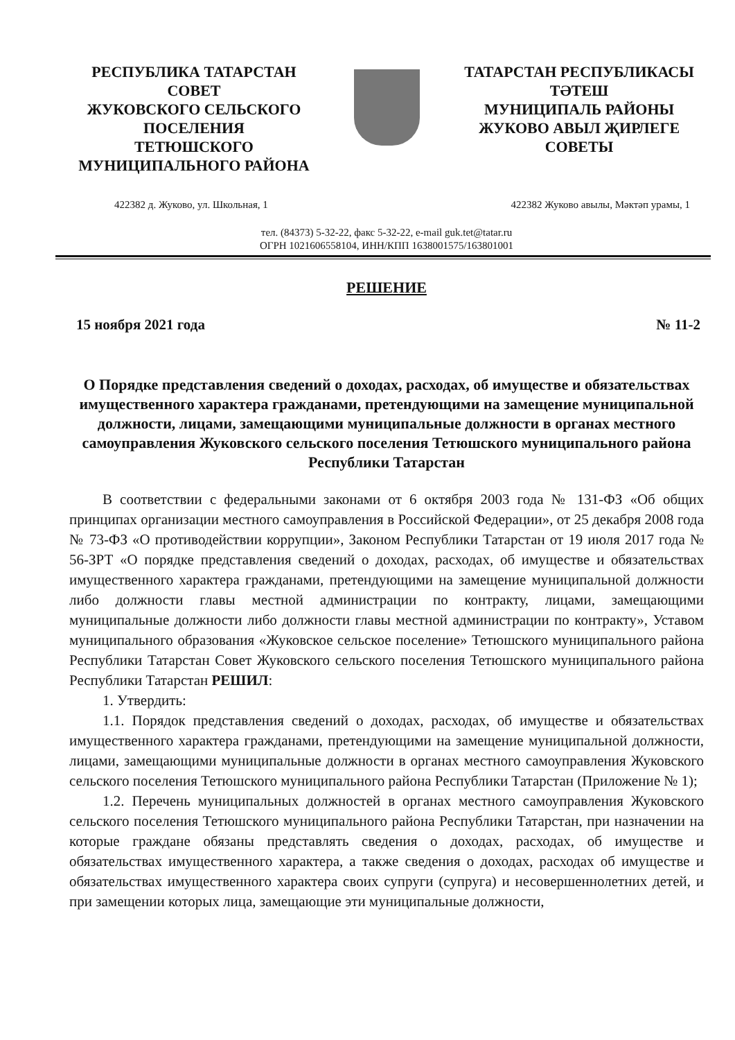РЕСПУБЛИКА ТАТАРСТАН
СОВЕТ
ЖУКОВСКОГО СЕЛЬСКОГО
ПОСЕЛЕНИЯ
ТЕТЮШСКОГО
МУНИЦИПАЛЬНОГО РАЙОНА
ТАТАРСТАН РЕСПУБЛИКАСЫ
ТӘТЕШ
МУНИЦИПАЛЬ РАЙОНЫ
ЖУКОВО АВЫЛ ҖИРЛЕГЕ
СОВЕТЫ
422382 д. Жуково, ул. Школьная, 1 422382 Жуково авылы, Мәктәп урамы, 1
тел. (84373) 5-32-22, факс 5-32-22, e-mail guk.tet@tatar.ru
ОГРН 1021606558104, ИНН/КПП 1638001575/163801001
РЕШЕНИЕ
15 ноября 2021 года № 11-2
О Порядке представления сведений о доходах, расходах, об имуществе и обязательствах имущественного характера гражданами, претендующими на замещение муниципальной должности, лицами, замещающими муниципальные должности в органах местного самоуправления Жуковского сельского поселения Тетюшского муниципального района
Республики Татарстан
В соответствии с федеральными законами от 6 октября 2003 года № 131-ФЗ «Об общих принципах организации местного самоуправления в Российской Федерации», от 25 декабря 2008 года № 73-ФЗ «О противодействии коррупции», Законом Республики Татарстан от 19 июля 2017 года № 56-ЗРТ «О порядке представления сведений о доходах, расходах, об имуществе и обязательствах имущественного характера гражданами, претендующими на замещение муниципальной должности либо должности главы местной администрации по контракту, лицами, замещающими муниципальные должности либо должности главы местной администрации по контракту», Уставом муниципального образования «Жуковское сельское поселение» Тетюшского муниципального района Республики Татарстан Совет Жуковского сельского поселения Тетюшского муниципального района Республики Татарстан РЕШИЛ:
1. Утвердить:
1.1. Порядок представления сведений о доходах, расходах, об имуществе и обязательствах имущественного характера гражданами, претендующими на замещение муниципальной должности, лицами, замещающими муниципальные должности в органах местного самоуправления Жуковского сельского поселения Тетюшского муниципального района Республики Татарстан (Приложение № 1);
1.2. Перечень муниципальных должностей в органах местного самоуправления Жуковского сельского поселения Тетюшского муниципального района Республики Татарстан, при назначении на которые граждане обязаны представлять сведения о доходах, расходах, об имуществе и обязательствах имущественного характера, а также сведения о доходах, расходах об имуществе и обязательствах имущественного характера своих супруги (супруга) и несовершеннолетних детей, и при замещении которых лица, замещающие эти муниципальные должности,